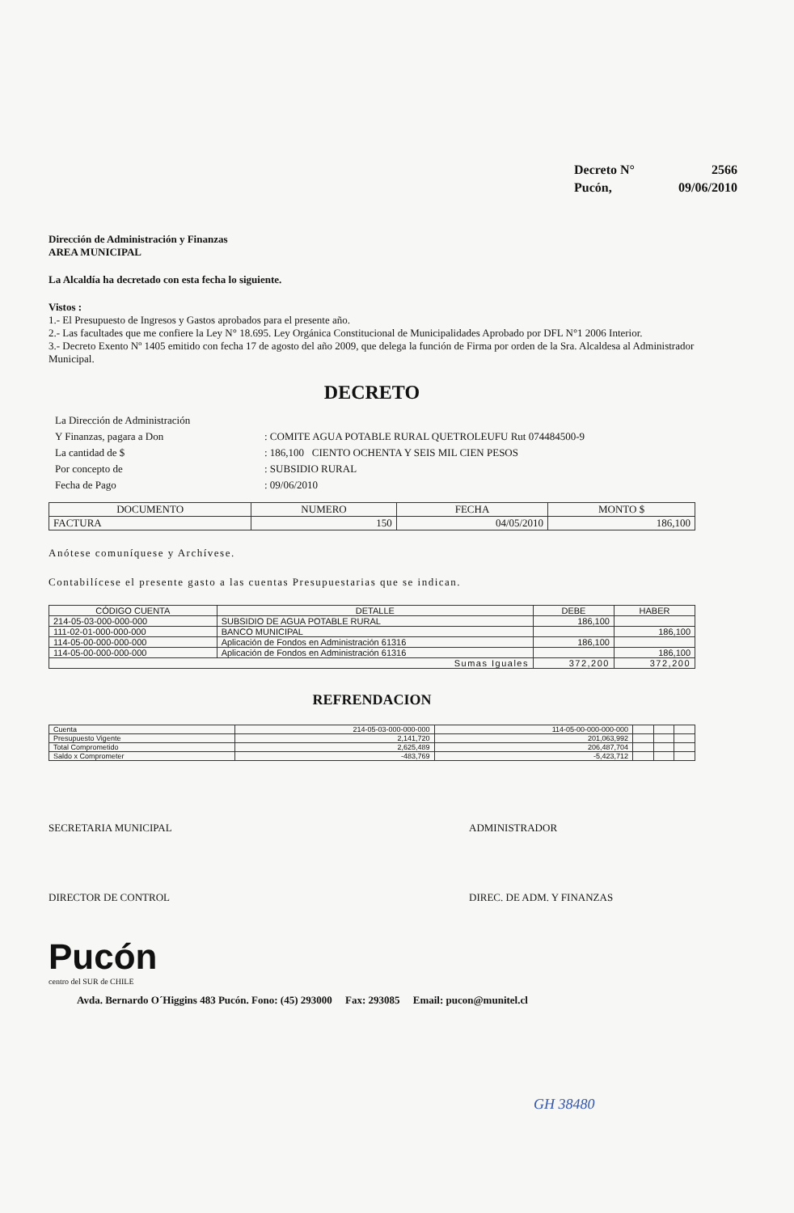| Decreto N° | 2566 |
| Pucón, | 09/06/2010 |
Dirección de Administración y Finanzas
AREA MUNICIPAL
La Alcaldía ha decretado con esta fecha lo siguiente.
Vistos :
1.- El Presupuesto de Ingresos y Gastos aprobados para el presente año.
2.- Las facultades que me confiere la Ley N° 18.695. Ley Orgánica Constitucional de Municipalidades Aprobado por DFL N°1 2006 Interior.
3.- Decreto Exento Nº 1405 emitido con fecha 17 de agosto del año 2009, que delega la función de Firma por orden de la Sra. Alcaldesa al Administrador Municipal.
DECRETO
| La Dirección de Administración | |
| Y Finanzas, pagara a Don | : COMITE AGUA POTABLE RURAL QUETROLEUFU Rut 074484500-9 |
| La cantidad de $ | : 186,100 CIENTO OCHENTA Y SEIS MIL CIEN PESOS |
| Por concepto de | : SUBSIDIO RURAL |
| Fecha de Pago | : 09/06/2010 |
| DOCUMENTO | NUMERO | FECHA | MONTO $ |
| --- | --- | --- | --- |
| FACTURA | 150 | 04/05/2010 | 186,100 |
Anótese comuníquese y Archívese.
Contabilícese el presente gasto a las cuentas Presupuestarias que se indican.
| CÓDIGO CUENTA | DETALLE | DEBE | HABER |
| --- | --- | --- | --- |
| 214-05-03-000-000-000 | SUBSIDIO DE AGUA POTABLE RURAL | 186,100 | |
| 111-02-01-000-000-000 | BANCO MUNICIPAL | | 186,100 |
| 114-05-00-000-000-000 | Aplicación de Fondos en Administración 61316 | 186,100 | |
| 114-05-00-000-000-000 | Aplicación de Fondos en Administración 61316 | | 186,100 |
| Sumas Iguales | | 372,200 | 372,200 |
REFRENDACION
| Cuenta | 214-05-03-000-000-000 | 114-05-00-000-000-000 | | | |
| Presupuesto Vigente | 2,141,720 | 201,063,992 | | | |
| Total Comprometido | 2,625,489 | 206,487,704 | | | |
| Saldo x Comprometer | -483,769 | -5,423,712 | | | |
SECRETARIA MUNICIPAL ADMINISTRADOR
DIRECTOR DE CONTROL DIREC. DE ADM. Y FINANZAS
Pucón
centro del SUR de CHILE
Avda. Bernardo O´Higgins 483 Pucón. Fono: (45) 293000 Fax: 293085 Email: pucon@munitel.cl
GH 38480